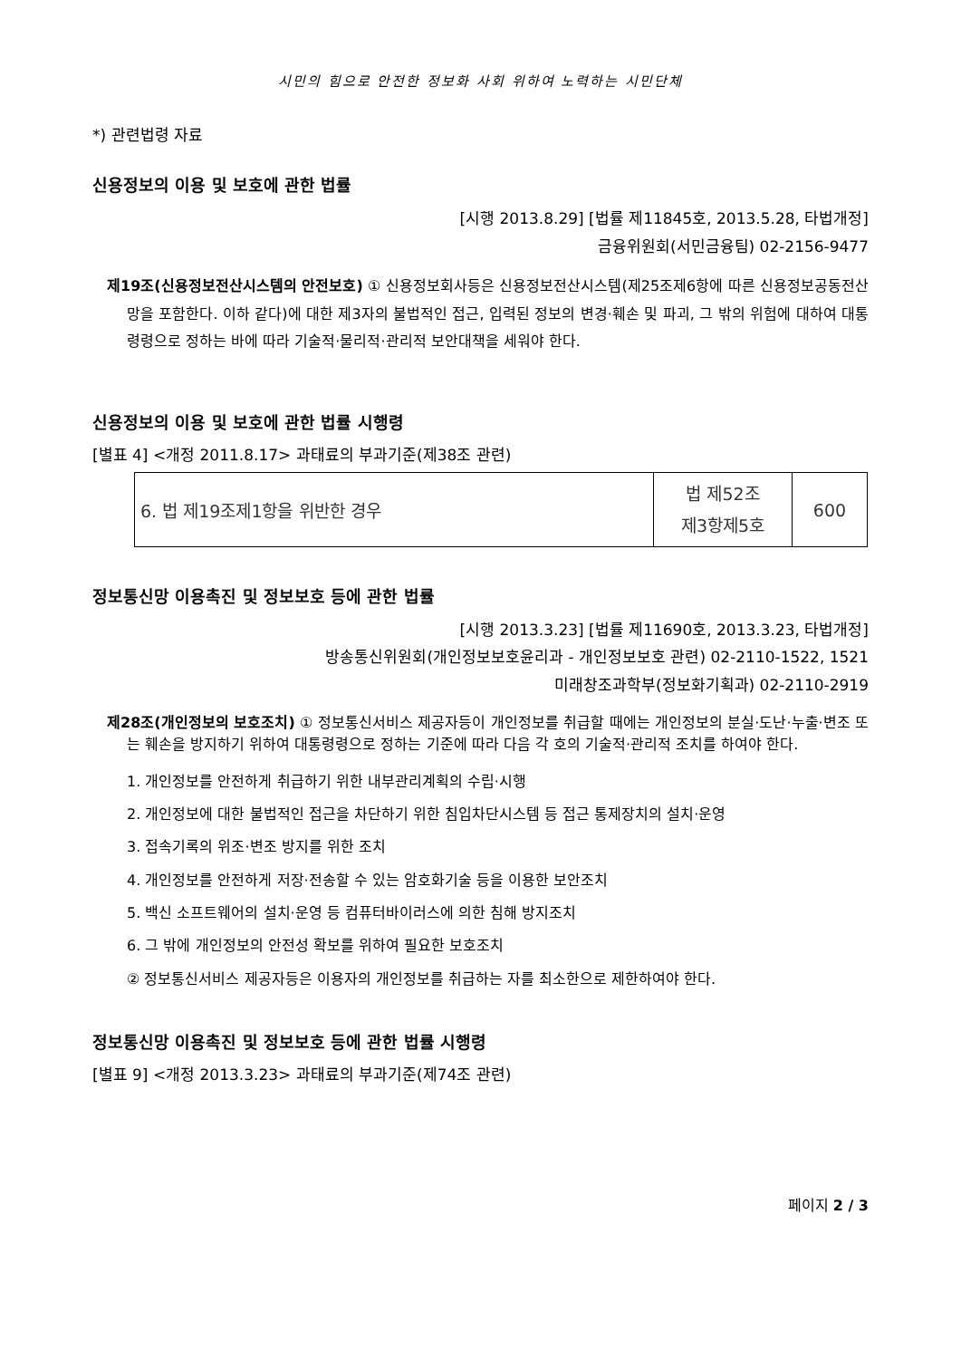시민의 힘으로 안전한 정보화 사회 위하여 노력하는 시민단체
*) 관련법령 자료
신용정보의 이용 및 보호에 관한 법률
[시행 2013.8.29] [법률 제11845호, 2013.5.28, 타법개정]
금융위원회(서민금융팀) 02-2156-9477
제19조(신용정보전산시스템의 안전보호) ① 신용정보회사등은 신용정보전산시스템(제25조제6항에 따른 신용정보공동전산망을 포함한다. 이하 같다)에 대한 제3자의 불법적인 접근, 입력된 정보의 변경·훼손 및 파괴, 그 밖의 위험에 대하여 대통령령으로 정하는 바에 따라 기술적·물리적·관리적 보안대책을 세워야 한다.
신용정보의 이용 및 보호에 관한 법률 시행령
[별표 4] <개정 2011.8.17> 과태료의 부과기준(제38조 관련)
| 6. 법 제19조제1항을 위반한 경우 | 법 제52조 제3항제5호 | 600 |
정보통신망 이용촉진 및 정보보호 등에 관한 법률
[시행 2013.3.23] [법률 제11690호, 2013.3.23, 타법개정]
방송통신위원회(개인정보보호윤리과 - 개인정보보호 관련) 02-2110-1522, 1521
미래창조과학부(정보화기획과) 02-2110-2919
제28조(개인정보의 보호조치) ① 정보통신서비스 제공자등이 개인정보를 취급할 때에는 개인정보의 분실·도난·누출·변조 또는 훼손을 방지하기 위하여 대통령령으로 정하는 기준에 따라 다음 각 호의 기술적·관리적 조치를 하여야 한다.
1. 개인정보를 안전하게 취급하기 위한 내부관리계획의 수립·시행
2. 개인정보에 대한 불법적인 접근을 차단하기 위한 침입차단시스템 등 접근 통제장치의 설치·운영
3. 접속기록의 위조·변조 방지를 위한 조치
4. 개인정보를 안전하게 저장·전송할 수 있는 암호화기술 등을 이용한 보안조치
5. 백신 소프트웨어의 설치·운영 등 컴퓨터바이러스에 의한 침해 방지조치
6. 그 밖에 개인정보의 안전성 확보를 위하여 필요한 보호조치
② 정보통신서비스 제공자등은 이용자의 개인정보를 취급하는 자를 최소한으로 제한하여야 한다.
정보통신망 이용촉진 및 정보보호 등에 관한 법률 시행령
[별표 9] <개정 2013.3.23> 과태료의 부과기준(제74조 관련)
페이지 2 / 3